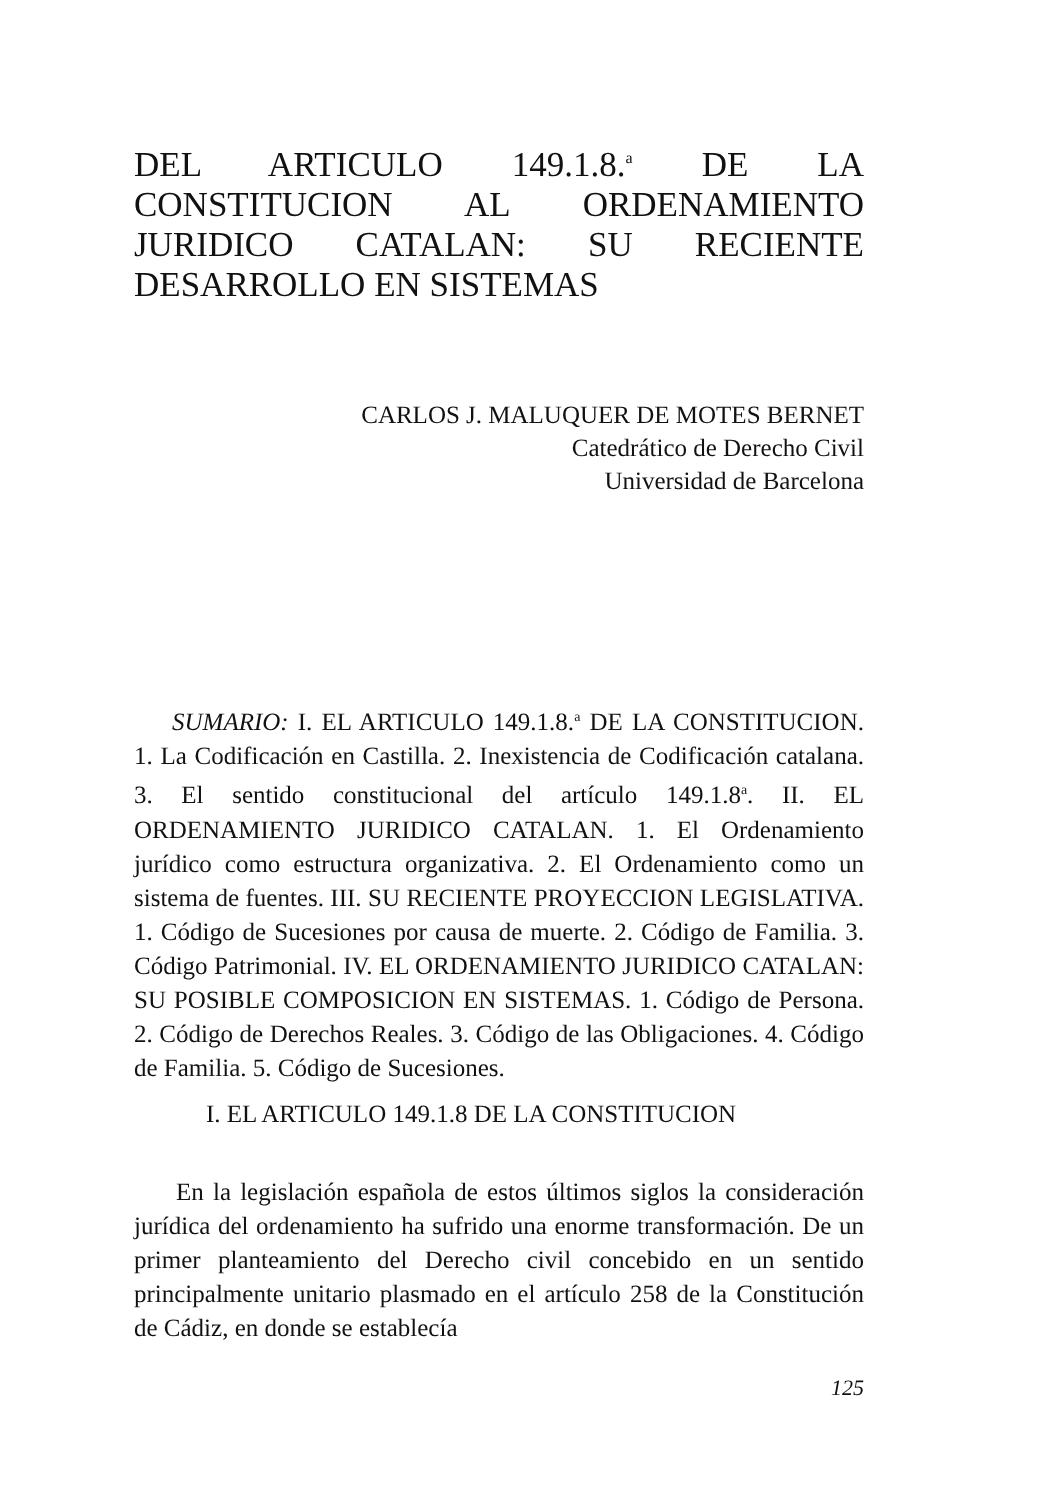DEL ARTICULO 149.1.8.<sup>a</sup> DE LA CONSTITUCION AL ORDENAMIENTO JURIDICO CATALAN: SU RECIENTE DESARROLLO EN SISTEMAS
CARLOS J. MALUQUER DE MOTES BERNET
Catedrático de Derecho Civil
Universidad de Barcelona
SUMARIO: I. EL ARTICULO 149.1.8.<sup>a</sup> DE LA CONSTITUCION. 1. La Codificación en Castilla. 2. Inexistencia de Codificación catalana. 3. El sentido constitucional del artículo 149.1.8<sup>a</sup>. II. EL ORDENAMIENTO JURIDICO CATALAN. 1. El Ordenamiento jurídico como estructura organizativa. 2. El Ordenamiento como un sistema de fuentes. III. SU RECIENTE PROYECCION LEGISLATIVA. 1. Código de Sucesiones por causa de muerte. 2. Código de Familia. 3. Código Patrimonial. IV. EL ORDENAMIENTO JURIDICO CATALAN: SU POSIBLE COMPOSICION EN SISTEMAS. 1. Código de Persona. 2. Código de Derechos Reales. 3. Código de las Obligaciones. 4. Código de Familia. 5. Código de Sucesiones.
I. EL ARTICULO 149.1.8 DE LA CONSTITUCION
En la legislación española de estos últimos siglos la consideración jurídica del ordenamiento ha sufrido una enorme transformación. De un primer planteamiento del Derecho civil concebido en un sentido principalmente unitario plasmado en el artículo 258 de la Constitución de Cádiz, en donde se establecía
125